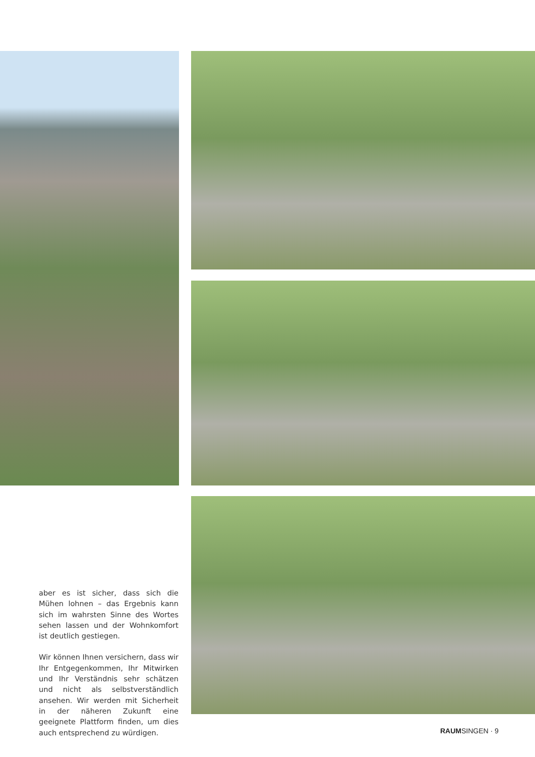aber es ist sicher, dass sich die Mühen lohnen – das Ergebnis kann sich im wahrsten Sinne des Wortes sehen lassen und der Wohnkomfort ist deutlich gestiegen.
Wir können Ihnen versichern, dass wir Ihr Entgegenkommen, Ihr Mitwirken und Ihr Verständnis sehr schätzen und nicht als selbstverständlich ansehen. Wir werden mit Sicherheit in der näheren Zukunft eine geeignete Plattform finden, um dies auch entsprechend zu würdigen.
RAUMSINGEN · 9